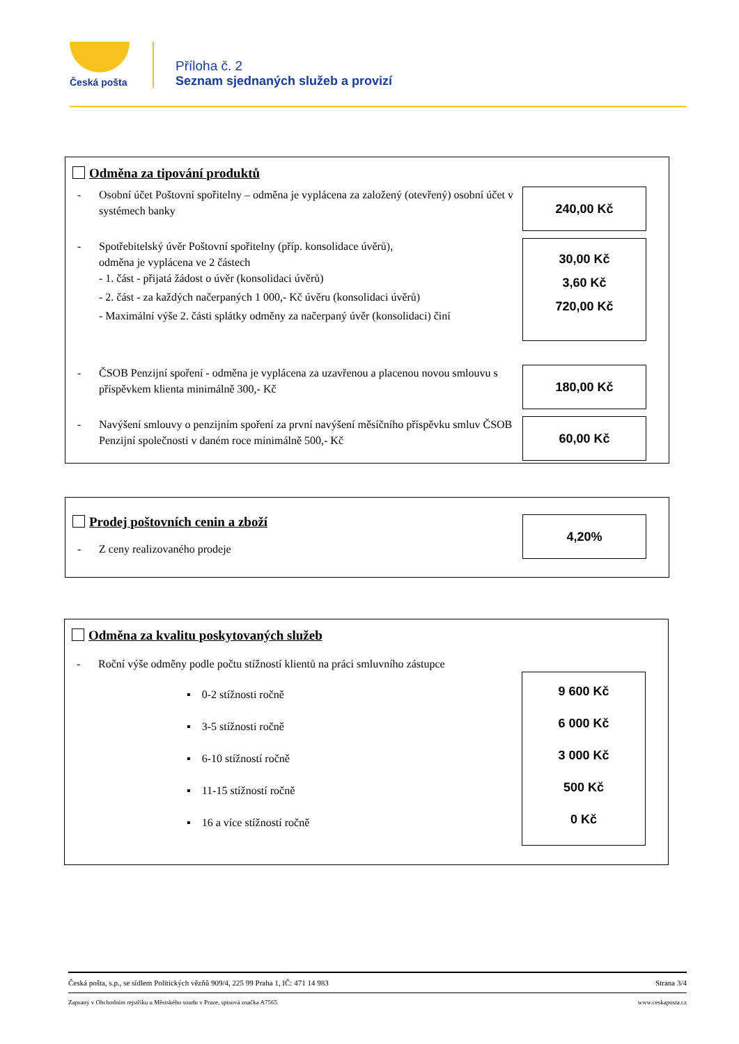Česká pošta
Příloha č. 2
Seznam sjednaných služeb a provizí
Odměna za tipování produktů
- Osobní účet Poštovní spořitelny – odměna je vyplácena za založený (otevřený) osobní účet v systémech banky
240,00 Kč
- Spotřebitelský úvěr Poštovní spořitelny (příp. konsolidace úvěrů),
odměna je vyplácena ve 2 částech
- 1. část - přijatá žádost o úvěr (konsolidaci úvěrů)
- 2. část - za každých načerpaných 1 000,- Kč úvěru (konsolidaci úvěrů)
- Maximální výše 2. části splátky odměny za načerpaný úvěr (konsolidaci) činí
30,00 Kč
3,60 Kč
720,00 Kč
- ČSOB Penzijní spoření - odměna je vyplácena za uzavřenou a placenou novou smlouvu s příspěvkem klienta minimálně 300,- Kč
180,00 Kč
- Navýšení smlouvy o penzijním spoření za první navýšení měsíčního příspěvku smluv ČSOB Penzijní společnosti v daném roce minimálně 500,- Kč
60,00 Kč
Prodej poštovních cenin a zboží
- Z ceny realizovaného prodeje
4,20%
Odměna za kvalitu poskytovaných služeb
- Roční výše odměny podle počtu stížností klientů na práci smluvního zástupce
▪ 0-2 stížnosti ročně
▪ 3-5 stížnosti ročně
▪ 6-10 stížností ročně
▪ 11-15 stížností ročně
▪ 16 a více stížností ročně
9 600 Kč
6 000 Kč
3 000 Kč
500 Kč
0 Kč
Česká pošta, s.p., se sídlem Politických vězňů 909/4, 225 99 Praha 1, IČ: 471 14 983 Strana 3/4
Zapsaný v Obchodním rejstříku u Městského soudu v Praze, spisová značka A7565 www.ceskaposta.cz